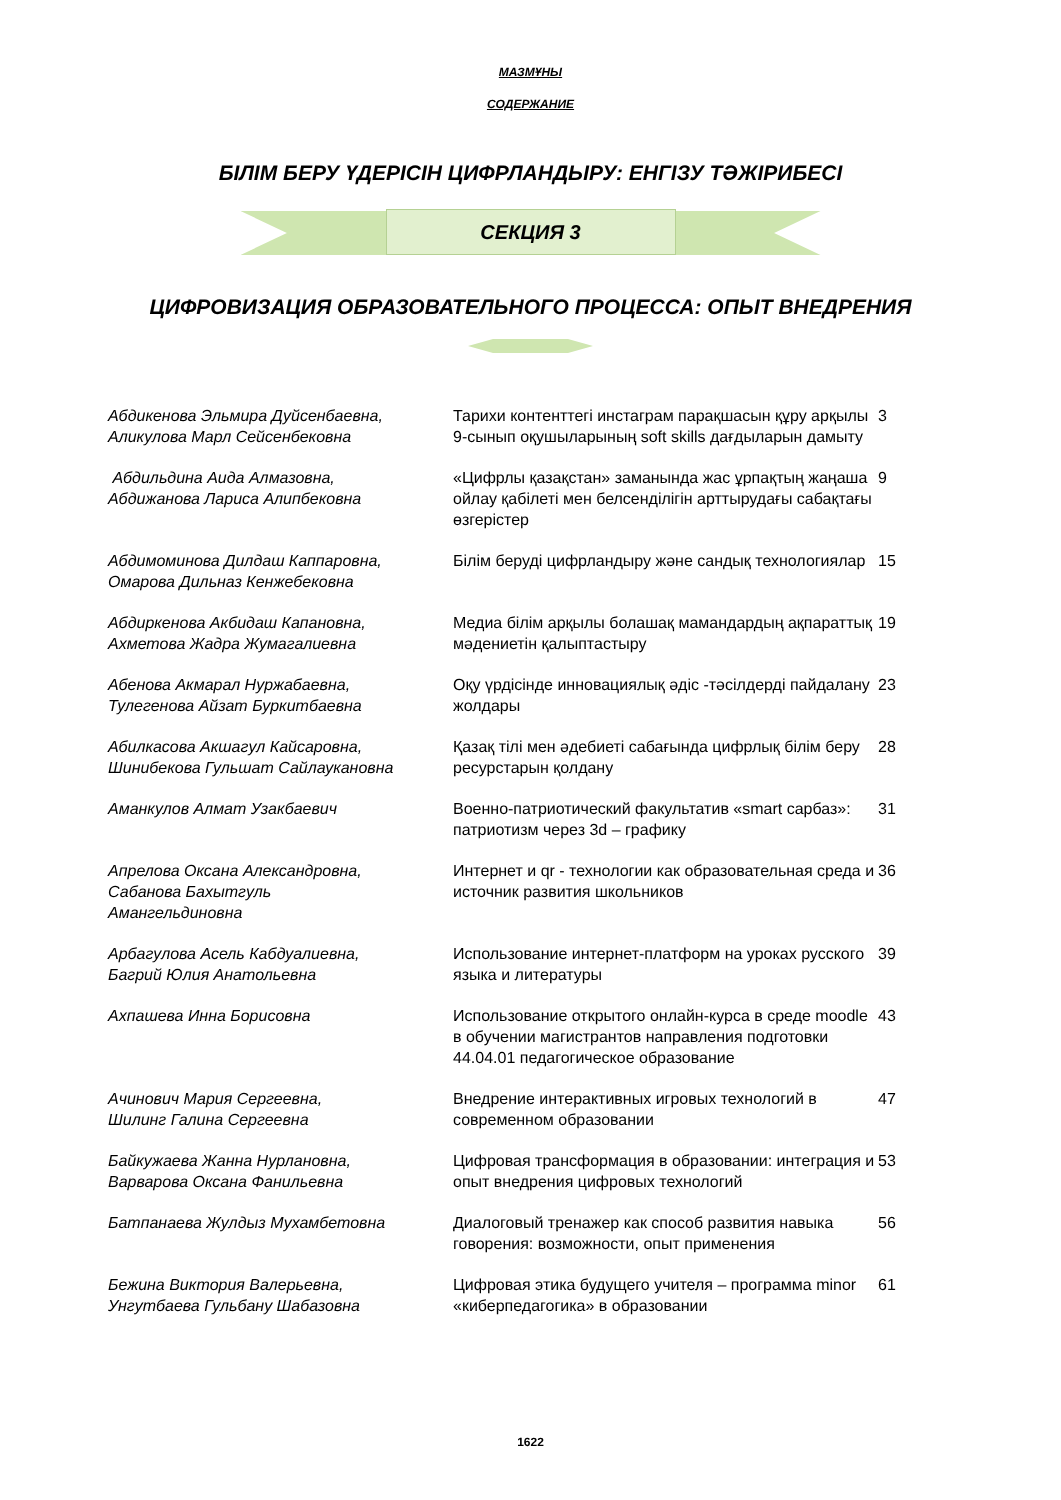МАЗМҰНЫ
СОДЕРЖАНИЕ
БІЛІМ БЕРУ ҮДЕРІСІН ЦИФРЛАНДЫРУ: ЕНГІЗУ ТӘЖІРИБЕСІ
СЕКЦИЯ 3
ЦИФРОВИЗАЦИЯ ОБРАЗОВАТЕЛЬНОГО ПРОЦЕССА: ОПЫТ ВНЕДРЕНИЯ
| Абдикенова Эльмира Дуйсенбаевна, Аликулова Марл Сейсенбековна | Тарихи контенттегі инстаграм парақшасын құру арқылы 9-сынып оқушыларының soft skills дағдыларын дамыту | 3 |
| Абдильдина Аида Алмазовна, Абдижанова Лариса Алипбековна | «Цифрлы қазақстан» заманында жас ұрпақтың жаңаша ойлау қабілеті мен белсенділігін арттырудағы сабақтағы өзгерістер | 9 |
| Абдимоминова Дилдаш Каппаровна, Омарова Дильназ Кенжебековна | Білім беруді цифрландыру және сандық технологиялар | 15 |
| Абдиркенова Акбидаш Капановна, Ахметова Жадра Жумагалиевна | Медиа білім арқылы болашақ мамандардың ақпараттық мәдениетін қалыптастыру | 19 |
| Абенова Акмарал Нуржабаевна, Тулегенова Айзат Буркитбаевна | Оқу үрдісінде инновациялық әдіс -тәсілдерді пайдалану жолдары | 23 |
| Абилкасова Акшагул Кайсаровна, Шинибекова Гульшат Сайлаукановна | Қазақ тілі мен әдебиеті сабағында цифрлық білім беру ресурстарын қолдану | 28 |
| Аманкулов Алмат Узакбаевич | Военно-патриотический факультатив «smart сарбаз»: патриотизм через 3d – графику | 31 |
| Апрелова Оксана Александровна, Сабанова Бахытгуль Амангельдиновна | Интернет и qr - технологии как образовательная среда и источник развития школьников | 36 |
| Арбагулова Асель Кабдуалиевна, Багрий Юлия Анатольевна | Использование интернет-платформ на уроках русского языка и литературы | 39 |
| Ахпашева Инна Борисовна | Использование открытого онлайн-курса в среде moodle в обучении магистрантов направления подготовки 44.04.01 педагогическое образование | 43 |
| Ачинович Мария Сергеевна, Шилинг Галина Сергеевна | Внедрение интерактивных игровых технологий в современном образовании | 47 |
| Байкужаева Жанна Нурлановна, Варварова Оксана Фанильевна | Цифровая трансформация в образовании: интеграция и опыт внедрения цифровых технологий | 53 |
| Батпанаева Жулдыз Мухамбетовна | Диалоговый тренажер как способ развития навыка говорения: возможности, опыт применения | 56 |
| Бежина Виктория Валерьевна, Унгутбаева Гульбану Шабазовна | Цифровая этика будущего учителя – программа minor «киберпедагогика» в образовании | 61 |
1622